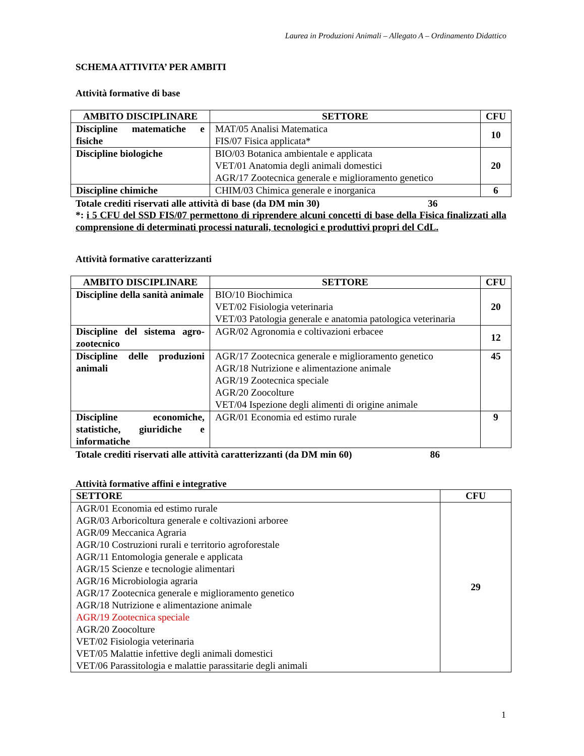Laurea in Produzioni Animali – Allegato A – Ordinamento Didattico
SCHEMA ATTIVITA’ PER AMBITI
Attività formative di base
| AMBITO DISCIPLINARE | SETTORE | CFU |
| --- | --- | --- |
| Discipline matematiche e fisiche | MAT/05 Analisi Matematica FIS/07 Fisica applicata* | 10 |
| Discipline biologiche | BIO/03 Botanica ambientale e applicata VET/01 Anatomia degli animali domestici AGR/17 Zootecnica generale e miglioramento genetico | 20 |
| Discipline chimiche | CHIM/03 Chimica generale e inorganica | 6 |
Totale crediti riservati alle attività di base (da DM min 30) 36
*: i 5 CFU del SSD FIS/07 permettono di riprendere alcuni concetti di base della Fisica finalizzati alla comprensione di determinati processi naturali, tecnologici e produttivi propri del CdL.
Attività formative caratterizzanti
| AMBITO DISCIPLINARE | SETTORE | CFU |
| --- | --- | --- |
| Discipline della sanità animale | BIO/10 Biochimica VET/02 Fisiologia veterinaria VET/03 Patologia generale e anatomia patologica veterinaria | 20 |
| Discipline del sistema agro-zootecnico | AGR/02 Agronomia e coltivazioni erbacee | 12 |
| Discipline delle produzioni animali | AGR/17 Zootecnica generale e miglioramento genetico AGR/18 Nutrizione e alimentazione animale AGR/19 Zootecnica speciale AGR/20 Zoocolture VET/04 Ispezione degli alimenti di origine animale | 45 |
| Discipline economiche, statistiche, giuridiche e informatiche | AGR/01 Economia ed estimo rurale | 9 |
Totale crediti riservati alle attività caratterizzanti (da DM min 60) 86
Attività formative affini e integrative
| SETTORE | CFU |
| --- | --- |
| AGR/01 Economia ed estimo rurale AGR/03 Arboricoltura generale e coltivazioni arboree AGR/09 Meccanica Agraria AGR/10 Costruzioni rurali e territorio agroforestale AGR/11 Entomologia generale e applicata AGR/15 Scienze e tecnologie alimentari AGR/16 Microbiologia agraria AGR/17 Zootecnica generale e miglioramento genetico AGR/18 Nutrizione e alimentazione animale AGR/19 Zootecnica speciale AGR/20 Zoocolture VET/02 Fisiologia veterinaria VET/05 Malattie infettive degli animali domestici VET/06 Parassitologia e malattie parassitarie degli animali | 29 |
1